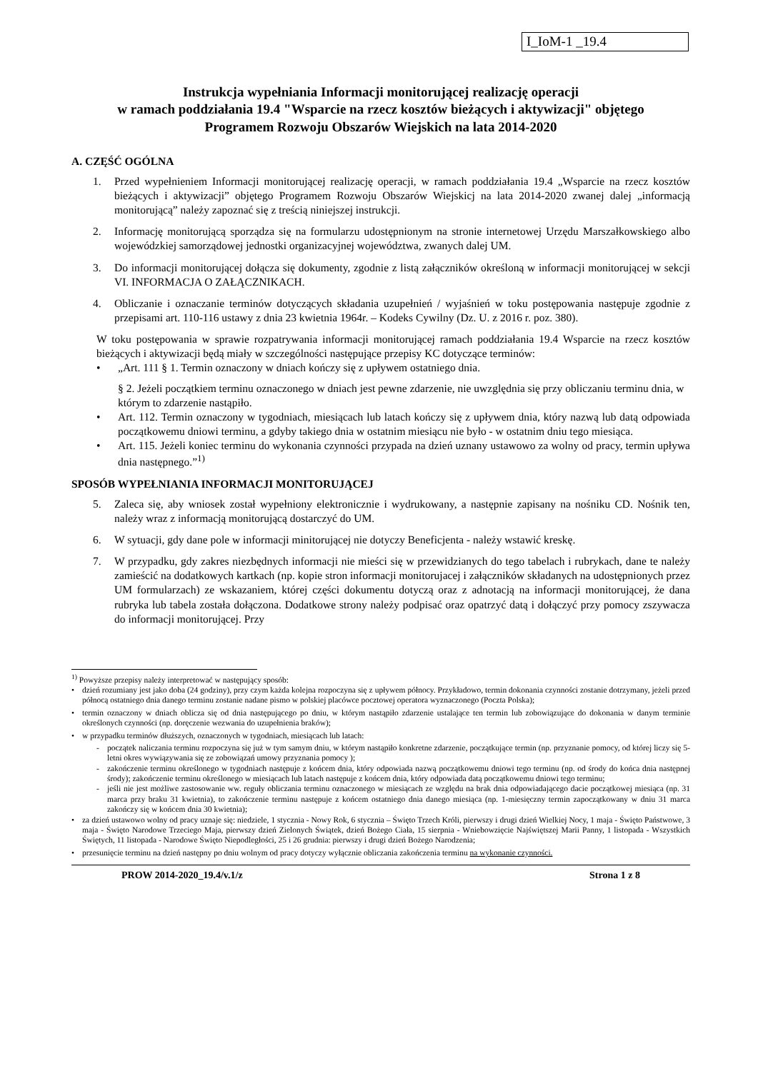I_IoM-1 _19.4
Instrukcja wypełniania Informacji monitorującej realizację operacji
w ramach poddziałania 19.4 "Wsparcie na rzecz kosztów bieżących i aktywizacji" objętego
Programem Rozwoju Obszarów Wiejskich na lata 2014-2020
A. CZĘŚĆ OGÓLNA
1. Przed wypełnieniem Informacji monitorującej realizację operacji, w ramach poddziałania 19.4 „Wsparcie na rzecz kosztów bieżących i aktywizacji” objętego Programem Rozwoju Obszarów Wiejskicj na lata 2014-2020 zwanej dalej „informacją monitorującą” należy zapoznać się z treścią niniejszej instrukcji.
2. Informację monitorującą sporządza się na formularzu udostępnionym na stronie internetowej Urzędu Marszałkowskiego albo wojewódzkiej samorządowej jednostki organizacyjnej województwa, zwanych dalej UM.
3. Do informacji monitorującej dołącza się dokumenty, zgodnie z listą załączników określoną w informacji monitorującej w sekcji VI. INFORMACJA O ZAŁĄCZNIKACH.
4. Obliczanie i oznaczanie terminów dotyczących składania uzupełnień / wyjaśnień w toku postępowania następuje zgodnie z przepisami art. 110-116 ustawy z dnia 23 kwietnia 1964r. – Kodeks Cywilny (Dz. U. z 2016 r. poz. 380).
W toku postępowania w sprawie rozpatrywania informacji monitorującej ramach poddziałania 19.4 Wsparcie na rzecz kosztów bieżących i aktywizacji będą miały w szczególności następujące przepisy KC dotyczące terminów:
• „Art. 111 § 1. Termin oznaczony w dniach kończy się z upływem ostatniego dnia.
§ 2. Jeżeli początkiem terminu oznaczonego w dniach jest pewne zdarzenie, nie uwzględnia się przy obliczaniu terminu dnia, w którym to zdarzenie nastąpiło.
• Art. 112. Termin oznaczony w tygodniach, miesiącach lub latach kończy się z upływem dnia, który nazwą lub datą odpowiada początkowemu dniowi terminu, a gdyby takiego dnia w ostatnim miesiącu nie było - w ostatnim dniu tego miesiąca.
• Art. 115. Jeżeli koniec terminu do wykonania czynności przypada na dzień uznany ustawowo za wolny od pracy, termin upływa dnia następnego.”<sup>1)</sup>
SPOSÓB WYPEŁNIANIA INFORMACJI MONITORUJĄCEJ
5. Zaleca się, aby wniosek został wypełniony elektronicznie i wydrukowany, a następnie zapisany na nośniku CD. Nośnik ten, należy wraz z informacją monitorującą dostarczyć do UM.
6. W sytuacji, gdy dane pole w informacji minitorującej nie dotyczy Beneficjenta - należy wstawić kreskę.
7. W przypadku, gdy zakres niezbędnych informacji nie mieści się w przewidzianych do tego tabelach i rubrykach, dane te należy zamieścić na dodatkowych kartkach (np. kopie stron informacji monitorujacej i załączników składanych na udostępnionych przez UM formularzach) ze wskazaniem, której części dokumentu dotyczą oraz z adnotacją na informacji monitorującej, że dana rubryka lub tabela została dołączona. Dodatkowe strony należy podpisać oraz opatrzyć datą i dołączyć przy pomocy zszywacza do informacji monitorującej. Przy
<sup>1)</sup> Powyższe przepisy należy interpretować w następujący sposób:
• dzień rozumiany jest jako doba (24 godziny), przy czym każda kolejna rozpoczyna się z upływem północy. Przykładowo, termin dokonania czynności zostanie dotrzymany, jeżeli przed północą ostatniego dnia danego terminu zostanie nadane pismo w polskiej placówce pocztowej operatora wyznaczonego (Poczta Polska);
• termin oznaczony w dniach oblicza się od dnia następującego po dniu, w którym nastąpiło zdarzenie ustalające ten termin lub zobowiązujące do dokonania w danym terminie określonych czynności (np. doręczenie wezwania do uzupełnienia braków);
• w przypadku terminów dłuższych, oznaczonych w tygodniach, miesiącach lub latach:
- początek naliczania terminu rozpoczyna się już w tym samym dniu, w którym nastąpiło konkretne zdarzenie, początkujące termin (np. przyznanie pomocy, od której liczy się 5-letni okres wywiązywania się ze zobowiązań umowy przyznania pomocy );
- zakończenie terminu określonego w tygodniach następuje z końcem dnia, który odpowiada nazwą początkowemu dniowi tego terminu (np. od środy do końca dnia następnej środy); zakończenie terminu określonego w miesiącach lub latach następuje z końcem dnia, który odpowiada datą początkowemu dniowi tego terminu;
- jeśli nie jest możliwe zastosowanie ww. reguły obliczania terminu oznaczonego w miesiącach ze względu na brak dnia odpowiadającego dacie początkowej miesiąca (np. 31 marca przy braku 31 kwietnia), to zakończenie terminu następuje z końcem ostatniego dnia danego miesiąca (np. 1-miesięczny termin zapoczątkowany w dniu 31 marca zakończy się w końcem dnia 30 kwietnia);
• za dzień ustawowo wolny od pracy uznaje się: niedziele, 1 stycznia - Nowy Rok, 6 stycznia – Święto Trzech Króli, pierwszy i drugi dzień Wielkiej Nocy, 1 maja - Święto Państwowe, 3 maja - Święto Narodowe Trzeciego Maja, pierwszy dzień Zielonych Świątek, dzień Bożego Ciała, 15 sierpnia - Wniebowzięcie Najświętszej Marii Panny, 1 listopada - Wszystkich Świętych, 11 listopada - Narodowe Święto Niepodległości, 25 i 26 grudnia: pierwszy i drugi dzień Bożego Narodzenia;
• przesunięcie terminu na dzień następny po dniu wolnym od pracy dotyczy wyłącznie obliczania zakończenia terminu na wykonanie czynności.
PROW 2014-2020_19.4/v.1/z Strona 1 z 8